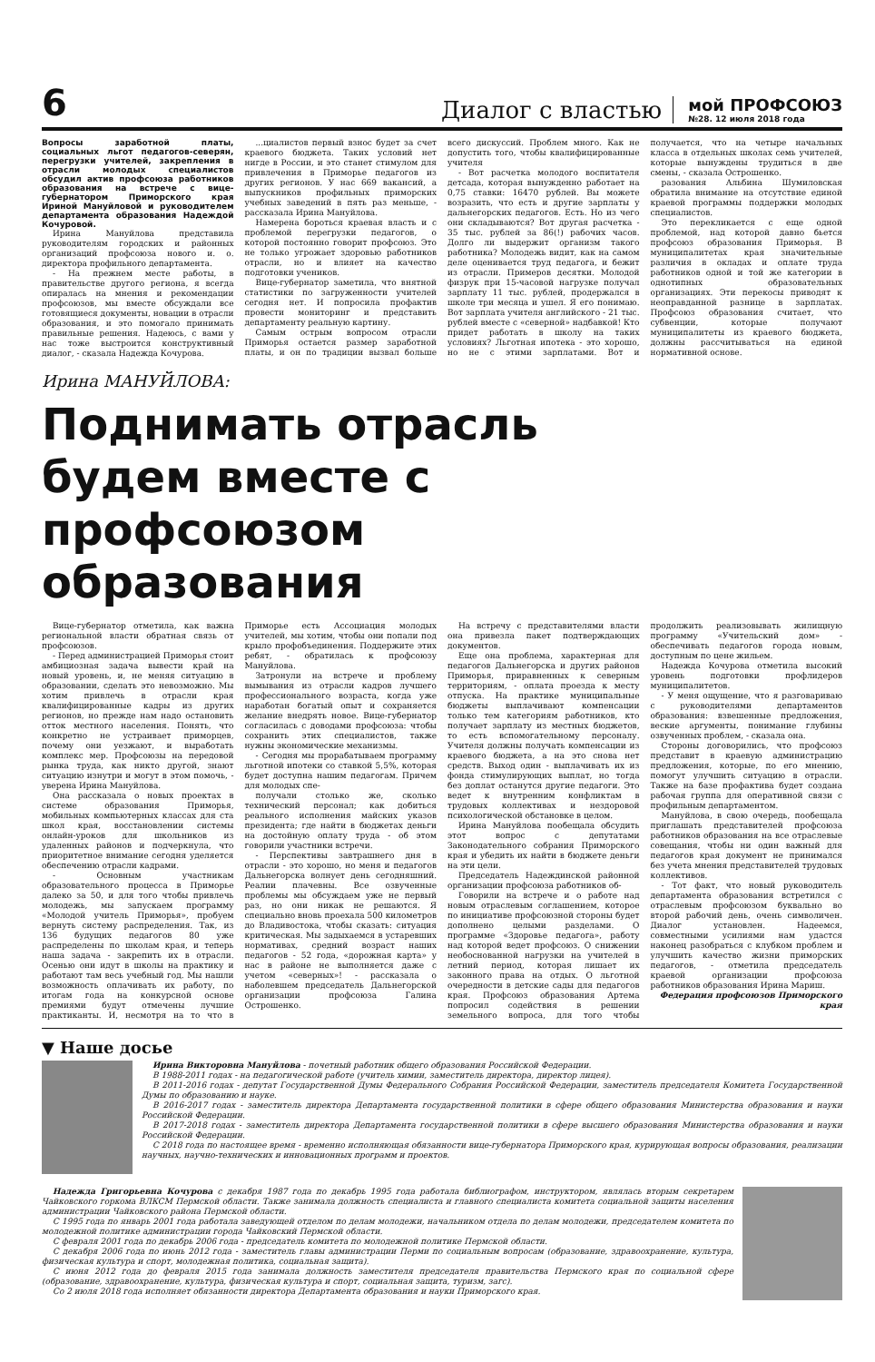6
Диалог с властью
мой ПРОФСОЮЗ
№28. 12 июля 2018 года
Вопросы заработной платы, социальных льгот педагогов-северян, перегрузки учителей, закрепления в отрасли молодых специалистов обсудил актив профсоюза работников образования на встрече с вице-губернатором Приморского края Ириной Мануйловой и руководителем департамента образования Надеждой Кочуровой.
Ирина Мануйлова представила руководителям городских и районных организаций профсоюза нового и. о. директора профильного департамента.
- На прежнем месте работы, в правительстве другого региона, я всегда опиралась на мнения и рекомендации профсоюзов, мы вместе обсуждали все готовящиеся документы, новации в отрасли образования, и это помогало принимать правильные решения. Надеюсь, с вами у нас тоже выстроится конструктивный диалог, - сказала Надежда Кочурова.
...циалистов первый взнос будет за счет краевого бюджета. Таких условий нет нигде в России, и это станет стимулом для привлечения в Приморье педагогов из других регионов. У нас 669 вакансий, а выпускников профильных приморских учебных заведений в пять раз меньше, - рассказала Ирина Мануйлова.
Намерена бороться краевая власть и с проблемой перегрузки педагогов, о которой постоянно говорит профсоюз. Это не только угрожает здоровью работников отрасли, но и влияет на качество подготовки учеников.
Вице-губернатор заметила, что внятной статистики по загруженности учителей сегодня нет. И попросила профактив провести мониторинг и представить департаменту реальную картину.
Самым острым вопросом отрасли Приморья остается размер заработной платы, и он по традиции вызвал больше всего дискуссий. Проблем много. Как не допустить того, чтобы квалифицированные учителя
- Вот расчетка молодого воспитателя детсада, которая вынужденно работает на 0,75 ставки: 16470 рублей. Вы можете возразить, что есть и другие зарплаты у дальнегорских педагогов. Есть. Но из чего они складываются? Вот другая расчетка - 35 тыс. рублей за 86(!) рабочих часов. Долго ли выдержит организм такого работника? Молодежь видит, как на самом деле оценивается труд педагога, и бежит из отрасли. Примеров десятки. Молодой физрук при 15-часовой нагрузке получал зарплату 11 тыс. рублей, продержался в школе три месяца и ушел. Я его понимаю. Вот зарплата учителя английского - 21 тыс. рублей вместе с «северной» надбавкой! Кто придет работать в школу на таких условиях? Льготная ипотека - это хорошо, но не с этими зарплатами. Вот и получается, что на четыре начальных класса в отдельных школах семь учителей, которые вынуждены трудиться в две смены, - сказала Острошенко.
разования Альбина Шумиловская обратила внимание на отсутствие единой краевой программы поддержки молодых специалистов.
Это перекликается с еще одной проблемой, над которой давно бьется профсоюз образования Приморья. В муниципалитетах края значительные различия в окладах и оплате труда работников одной и той же категории в однотипных образовательных организациях. Эти перекосы приводят к неоправданной разнице в зарплатах. Профсоюз образования считает, что субвенции, которые получают муниципалитеты из краевого бюджета, должны рассчитываться на единой нормативной основе.
Ирина МАНУЙЛОВА:
Поднимать отрасль будем вместе с профсоюзом образования
Вице-губернатор отметила, как важна региональной власти обратная связь от профсоюзов.
- Перед администрацией Приморья стоит амбициозная задача вывести край на новый уровень, и, не меняя ситуацию в образовании, сделать это невозможно. Мы хотим привлечь в отрасли края квалифицированные кадры из других регионов, но прежде нам надо остановить отток местного населения. Понять, что конкретно не устраивает приморцев, почему они уезжают, и выработать комплекс мер. Профсоюзы на передовой рынка труда, как никто другой, знают ситуацию изнутри и могут в этом помочь, - уверена Ирина Мануйлова.
Она рассказала о новых проектах в системе образования Приморья, мобильных компьютерных классах для ста школ края, восстановлении системы онлайн-уроков для школьников из удаленных районов и подчеркнула, что приоритетное внимание сегодня уделяется обеспечению отрасли кадрами.
- Основным участникам образовательного процесса в Приморье далеко за 50, и для того чтобы привлечь молодежь, мы запускаем программу «Молодой учитель Приморья», пробуем вернуть систему распределения. Так, из 136 будущих педагогов 80 уже распределены по школам края, и теперь наша задача - закрепить их в отрасли. Осенью они идут в школы на практику и работают там весь учебный год. Мы нашли возможность оплачивать их работу, по итогам года на конкурсной основе премиями будут отмечены лучшие практиканты. И, несмотря на то что в Приморье есть Ассоциация молодых учителей, мы хотим, чтобы они попали под крыло профобъединения. Поддержите этих ребят, - обратилась к профсоюзу Мануйлова.
Затронули на встрече и проблему вымывания из отрасли кадров лучшего профессионального возраста, когда уже наработан богатый опыт и сохраняется желание внедрять новое. Вице-губернатор согласилась с доводами профсоюза: чтобы сохранить этих специалистов, также нужны экономические механизмы.
- Сегодня мы прорабатываем программу льготной ипотеки со ставкой 5,5%, которая будет доступна нашим педагогам. Причем для молодых спе-
получали столько же, сколько технический персонал; как добиться реального исполнения майских указов президента; где найти в бюджетах деньги на достойную оплату труда - об этом говорили участники встречи.
- Перспективы завтрашнего дня в отрасли - это хорошо, но меня и педагогов Дальнегорска волнует день сегодняшний. Реалии плачевны. Все озвученные проблемы мы обсуждаем уже не первый раз, но они никак не решаются. Я специально вновь проехала 500 километров до Владивостока, чтобы сказать: ситуация критическая. Мы задыхаемся в устаревших нормативах, средний возраст наших педагогов - 52 года, «дорожная карта» у нас в районе не выполняется даже с учетом «северных»! - рассказала о наболевшем председатель Дальнегорской организации профсоюза Галина Острошенко.
На встречу с представителями власти она привезла пакет подтверждающих документов.
Еще она проблема, характерная для педагогов Дальнегорска и других районов Приморья, приравненных к северным территориям, - оплата проезда к месту отпуска. На практике муниципальные бюджеты выплачивают компенсации только тем категориям работников, кто получает зарплату из местных бюджетов, то есть вспомогательному персоналу. Учителя должны получать компенсации из краевого бюджета, а на это снова нет средств. Выход один - выплачивать их из фонда стимулирующих выплат, но тогда без доплат останутся другие педагоги. Это ведет к внутренним конфликтам в трудовых коллективах и нездоровой психологической обстановке в целом.
Ирина Мануйлова пообещала обсудить этот вопрос с депутатами Законодательного собрания Приморского края и убедить их найти в бюджете деньги на эти цели.
Председатель Надеждинской районной организации профсоюза работников об-
Говорили на встрече и о работе над новым отраслевым соглашением, которое по инициативе профсоюзной стороны будет дополнено целыми разделами. О программе «Здоровье педагога», работу над которой ведет профсоюз. О снижении необоснованной нагрузки на учителей в летний период, которая лишает их законного права на отдых. О льготной очередности в детские сады для педагогов края. Профсоюз образования Артема попросил содействия в решении земельного вопроса, для того чтобы продолжить реализовывать жилищную программу «Учительский дом» - обеспечивать педагогов города новым, доступным по цене жильем.
Надежда Кочурова отметила высокий уровень подготовки профлидеров муниципалитетов.
- У меня ощущение, что я разговариваю с руководителями департаментов образования: взвешенные предложения, веские аргументы, понимание глубины озвученных проблем, - сказала она.
Стороны договорились, что профсоюз представит в краевую администрацию предложения, которые, по его мнению, помогут улучшить ситуацию в отрасли. Также на базе профактива будет создана рабочая группа для оперативной связи с профильным департаментом.
Мануйлова, в свою очередь, пообещала приглашать представителей профсоюза работников образования на все отраслевые совещания, чтобы ни один важный для педагогов края документ не принимался без учета мнения представителей трудовых коллективов.
- Тот факт, что новый руководитель департамента образования встретился с отраслевым профсоюзом буквально во второй рабочий день, очень символичен. Диалог установлен. Надеемся, совместными усилиями нам удастся наконец разобраться с клубком проблем и улучшить качество жизни приморских педагогов, - отметила председатель краевой организации профсоюза работников образования Ирина Мариш.
Федерация профсоюзов Приморского края
▼ Наше досье
Ирина Викторовна Мануйлова - почетный работник общего образования Российской Федерации.
В 1988-2011 годах - на педагогической работе (учитель химии, заместитель директора, директор лицея).
В 2011-2016 годах - депутат Государственной Думы Федерального Собрания Российской Федерации, заместитель председателя Комитета Государственной Думы по образованию и науке.
В 2016-2017 годах - заместитель директора Департамента государственной политики в сфере общего образования Министерства образования и науки Российской Федерации.
В 2017-2018 годах - заместитель директора Департамента государственной политики в сфере высшего образования Министерства образования и науки Российской Федерации.
С 2018 года по настоящее время - временно исполняющая обязанности вице-губернатора Приморского края, курирующая вопросы образования, реализации научных, научно-технических и инновационных программ и проектов.
Надежда Григорьевна Кочурова с декабря 1987 года по декабрь 1995 года работала библиографом, инструктором, являлась вторым секретарем Чайковского горкома ВЛКСМ Пермской области. Также занимала должность специалиста и главного специалиста комитета социальной защиты населения администрации Чайковского района Пермской области.
С 1995 года по январь 2001 года работала заведующей отделом по делам молодежи, начальником отдела по делам молодежи, председателем комитета по молодежной политике администрации города Чайковский Пермской области.
С февраля 2001 года по декабрь 2006 года - председатель комитета по молодежной политике Пермской области.
С декабря 2006 года по июнь 2012 года - заместитель главы администрации Перми по социальным вопросам (образование, здравоохранение, культура, физическая культура и спорт, молодежная политика, социальная защита).
С июня 2012 года до февраля 2015 года занимала должность заместителя председателя правительства Пермского края по социальной сфере (образование, здравоохранение, культура, физическая культура и спорт, социальная защита, туризм, загс).
Со 2 июля 2018 года исполняет обязанности директора Департамента образования и науки Приморского края.